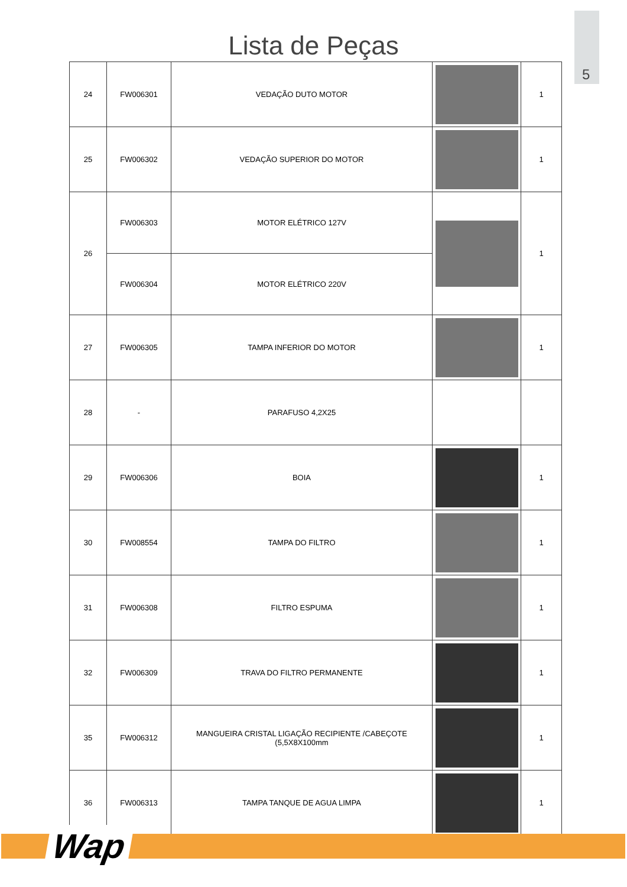5
Lista de Peças
| 24 | FW006301 | VEDAÇÃO DUTO MOTOR | | 1 |
| 25 | FW006302 | VEDAÇÃO SUPERIOR DO MOTOR | | 1 |
| 26 | FW006303 | MOTOR ELÉTRICO 127V | | 1 |
| | FW006304 | MOTOR ELÉTRICO 220V | | |
| 27 | FW006305 | TAMPA INFERIOR DO MOTOR | | 1 |
| 28 | - | PARAFUSO 4,2X25 | | |
| 29 | FW006306 | BOIA | | 1 |
| 30 | FW008554 | TAMPA DO FILTRO | | 1 |
| 31 | FW006308 | FILTRO ESPUMA | | 1 |
| 32 | FW006309 | TRAVA DO FILTRO PERMANENTE | | 1 |
| 35 | FW006312 | MANGUEIRA CRISTAL LIGAÇÃO RECIPIENTE /CABEÇOTE (5,5X8X100mm | | 1 |
| 36 | FW006313 | TAMPA TANQUE DE AGUA LIMPA | | 1 |
Wap